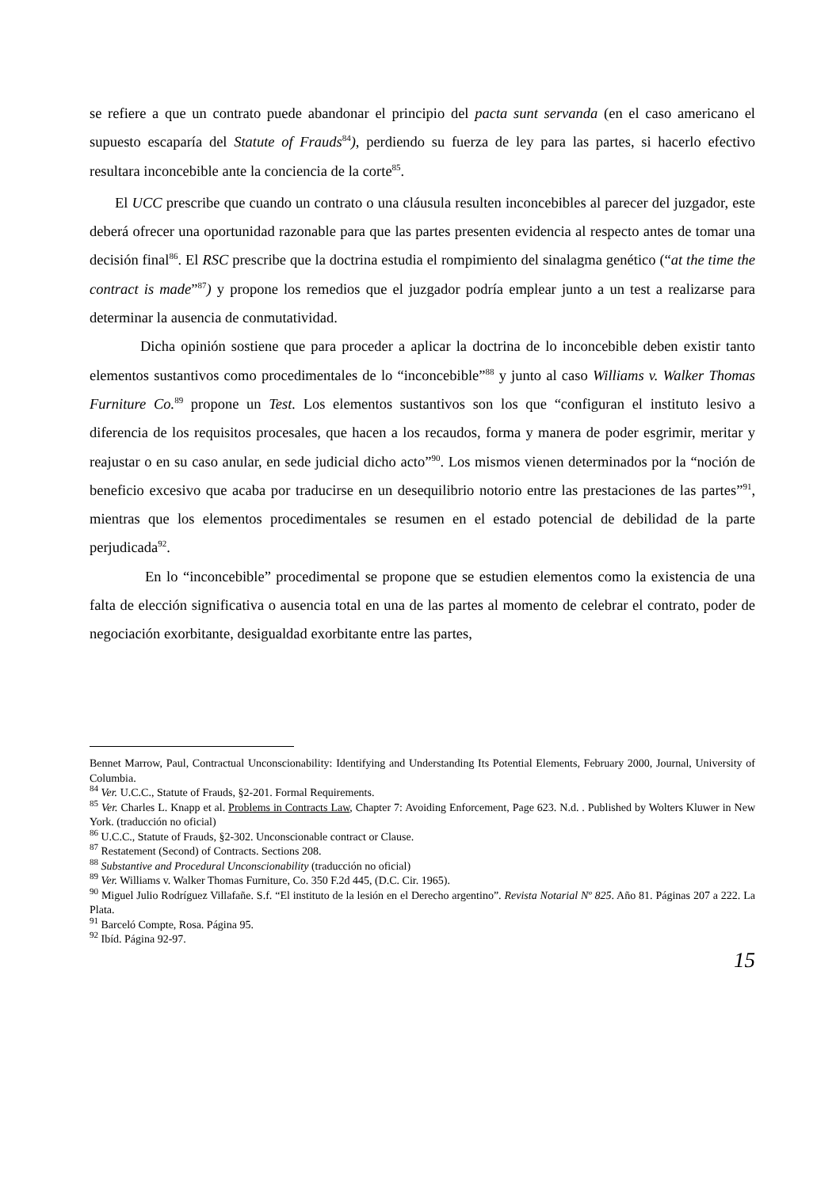se refiere a que un contrato puede abandonar el principio del pacta sunt servanda (en el caso americano el supuesto escaparía del Statute of Frauds<sup>84</sup>), perdiendo su fuerza de ley para las partes, si hacerlo efectivo resultara inconcebible ante la conciencia de la corte<sup>85</sup>.
El UCC prescribe que cuando un contrato o una cláusula resulten inconcebibles al parecer del juzgador, este deberá ofrecer una oportunidad razonable para que las partes presenten evidencia al respecto antes de tomar una decisión final<sup>86</sup>. El RSC prescribe que la doctrina estudia el rompimiento del sinalagma genético (“at the time the contract is made”<sup>87</sup>) y propone los remedios que el juzgador podría emplear junto a un test a realizarse para determinar la ausencia de conmutatividad.
Dicha opinión sostiene que para proceder a aplicar la doctrina de lo inconcebible deben existir tanto elementos sustantivos como procedimentales de lo “inconcebible”<sup>88</sup> y junto al caso Williams v. Walker Thomas Furniture Co.<sup>89</sup> propone un Test. Los elementos sustantivos son los que “configuran el instituto lesivo a diferencia de los requisitos procesales, que hacen a los recaudos, forma y manera de poder esgrimir, meritar y reajustar o en su caso anular, en sede judicial dicho acto”<sup>90</sup>. Los mismos vienen determinados por la “noción de beneficio excesivo que acaba por traducirse en un desequilibrio notorio entre las prestaciones de las partes”<sup>91</sup>, mientras que los elementos procedimentales se resumen en el estado potencial de debilidad de la parte perjudicada<sup>92</sup>.
En lo “inconcebible” procedimental se propone que se estudien elementos como la existencia de una falta de elección significativa o ausencia total en una de las partes al momento de celebrar el contrato, poder de negociación exorbitante, desigualdad exorbitante entre las partes,
Bennet Marrow, Paul, Contractual Unconscionability: Identifying and Understanding Its Potential Elements, February 2000, Journal, University of Columbia.
<sup>84</sup> Ver. U.C.C., Statute of Frauds, §2-201. Formal Requirements.
<sup>85</sup> Ver. Charles L. Knapp et al. Problems in Contracts Law, Chapter 7: Avoiding Enforcement, Page 623. N.d. . Published by Wolters Kluwer in New York. (traducción no oficial)
<sup>86</sup> U.C.C., Statute of Frauds, §2-302. Unconscionable contract or Clause.
<sup>87</sup> Restatement (Second) of Contracts. Sections 208.
<sup>88</sup> Substantive and Procedural Unconscionability (traducción no oficial)
<sup>89</sup> Ver. Williams v. Walker Thomas Furniture, Co. 350 F.2d 445, (D.C. Cir. 1965).
<sup>90</sup> Miguel Julio Rodríguez Villafañe. S.f. “El instituto de la lesión en el Derecho argentino”. Revista Notarial Nº 825. Año 81. Páginas 207 a 222. La Plata.
<sup>91</sup> Barceló Compte, Rosa. Página 95.
<sup>92</sup> Ibíd. Página 92-97.
15